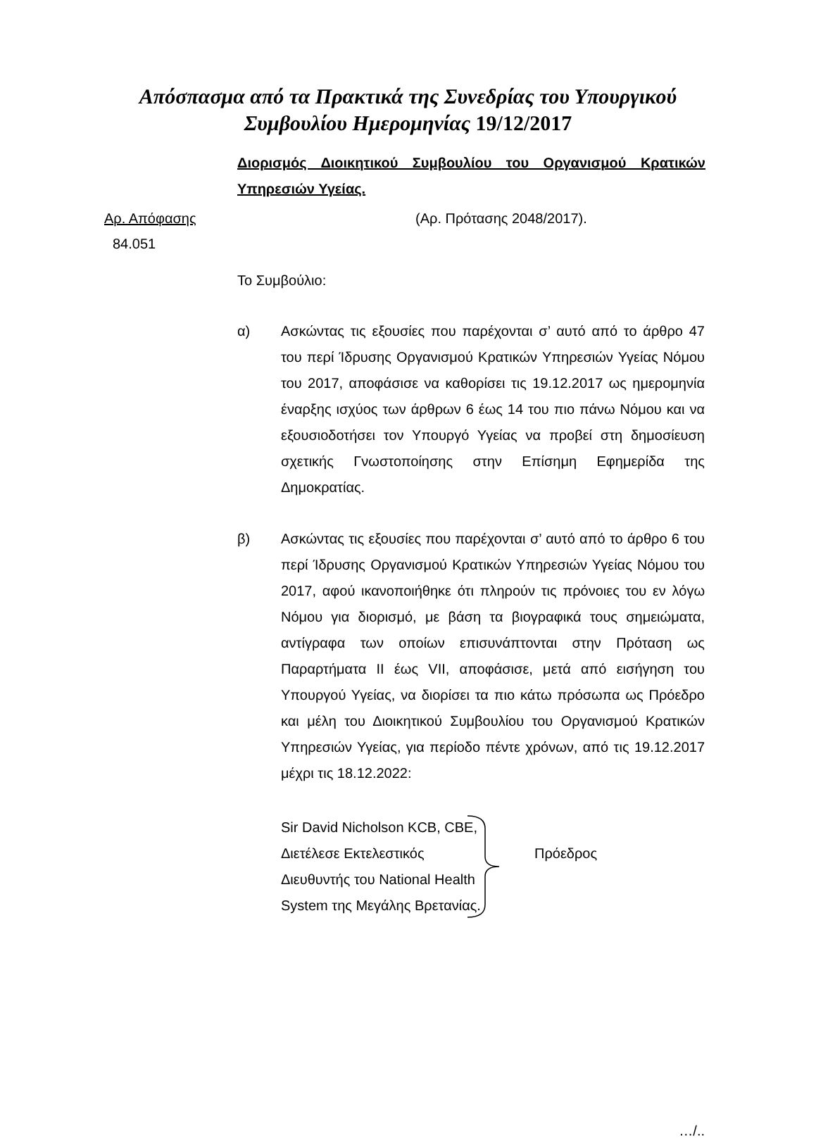Απόσπασμα από τα Πρακτικά της Συνεδρίας του Υπουργικού
Συμβουλίου Ημερομηνίας 19/12/2017
Διορισμός Διοικητικού Συμβουλίου του Οργανισμού Κρατικών
Υπηρεσιών Υγείας.
Αρ. Απόφασης (Αρ. Πρότασης 2048/2017).
84.051
Το Συμβούλιο:
α) Ασκώντας τις εξουσίες που παρέχονται σ’ αυτό από το άρθρο 47 του περί Ίδρυσης Οργανισμού Κρατικών Υπηρεσιών Υγείας Νόμου του 2017, αποφάσισε να καθορίσει τις 19.12.2017 ως ημερομηνία έναρξης ισχύος των άρθρων 6 έως 14 του πιο πάνω Νόμου και να εξουσιοδοτήσει τον Υπουργό Υγείας να προβεί στη δημοσίευση σχετικής Γνωστοποίησης στην Επίσημη Εφημερίδα της Δημοκρατίας.
β) Ασκώντας τις εξουσίες που παρέχονται σ’ αυτό από το άρθρο 6 του περί Ίδρυσης Οργανισμού Κρατικών Υπηρεσιών Υγείας Νόμου του 2017, αφού ικανοποιήθηκε ότι πληρούν τις πρόνοιες του εν λόγω Νόμου για διορισμό, με βάση τα βιογραφικά τους σημειώματα, αντίγραφα των οποίων επισυνάπτονται στην Πρόταση ως Παραρτήματα ΙΙ έως VII, αποφάσισε, μετά από εισήγηση του Υπουργού Υγείας, να διορίσει τα πιο κάτω πρόσωπα ως Πρόεδρο και μέλη του Διοικητικού Συμβουλίου του Οργανισμού Κρατικών Υπηρεσιών Υγείας, για περίοδο πέντε χρόνων, από τις 19.12.2017 μέχρι τις 18.12.2022:
Sir David Nicholson KCB, CBE,
Διετέλεσε Εκτελεστικός
Διευθυντής του National Health
System της Μεγάλης Βρετανίας.
Πρόεδρος
…/..